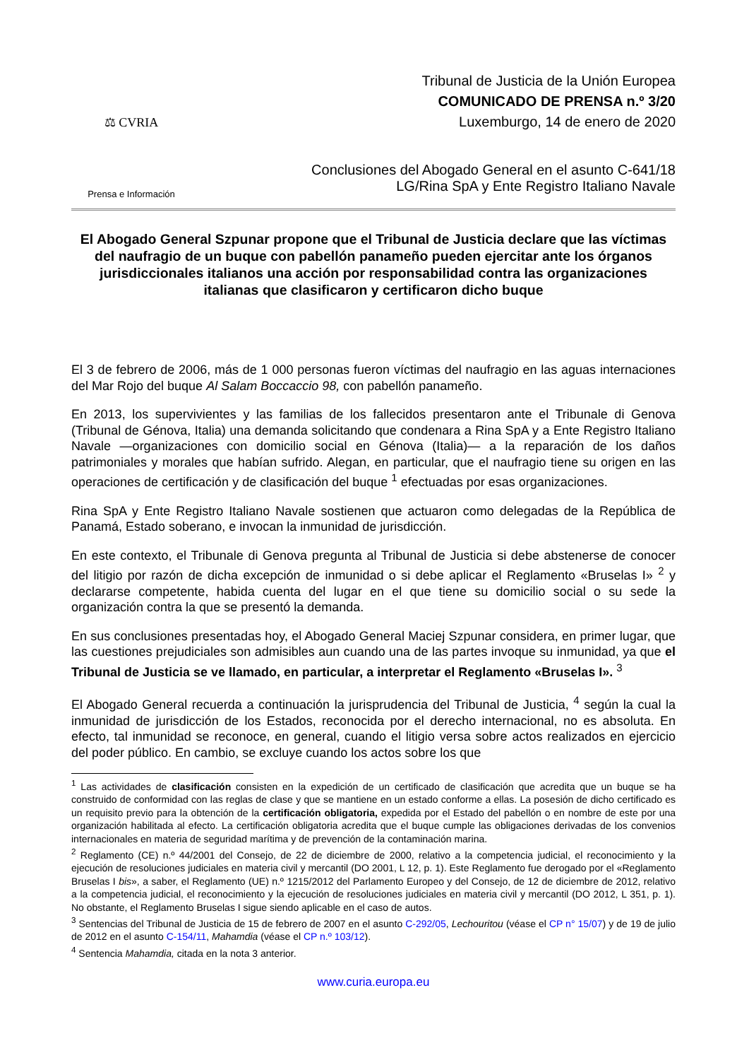⚖ CVRIA
Prensa e Información
Tribunal de Justicia de la Unión Europea
COMUNICADO DE PRENSA n.º 3/20
Luxemburgo, 14 de enero de 2020
Conclusiones del Abogado General en el asunto C-641/18
LG/Rina SpA y Ente Registro Italiano Navale
El Abogado General Szpunar propone que el Tribunal de Justicia declare que las víctimas del naufragio de un buque con pabellón panameño pueden ejercitar ante los órganos jurisdiccionales italianos una acción por responsabilidad contra las organizaciones italianas que clasificaron y certificaron dicho buque
El 3 de febrero de 2006, más de 1 000 personas fueron víctimas del naufragio en las aguas internaciones del Mar Rojo del buque Al Salam Boccaccio 98, con pabellón panameño.
En 2013, los supervivientes y las familias de los fallecidos presentaron ante el Tribunale di Genova (Tribunal de Génova, Italia) una demanda solicitando que condenara a Rina SpA y a Ente Registro Italiano Navale —organizaciones con domicilio social en Génova (Italia)— a la reparación de los daños patrimoniales y morales que habían sufrido. Alegan, en particular, que el naufragio tiene su origen en las operaciones de certificación y de clasificación del buque <sup>1</sup> efectuadas por esas organizaciones.
Rina SpA y Ente Registro Italiano Navale sostienen que actuaron como delegadas de la República de Panamá, Estado soberano, e invocan la inmunidad de jurisdicción.
En este contexto, el Tribunale di Genova pregunta al Tribunal de Justicia si debe abstenerse de conocer del litigio por razón de dicha excepción de inmunidad o si debe aplicar el Reglamento «Bruselas I» <sup>2</sup> y declararse competente, habida cuenta del lugar en el que tiene su domicilio social o su sede la organización contra la que se presentó la demanda.
En sus conclusiones presentadas hoy, el Abogado General Maciej Szpunar considera, en primer lugar, que las cuestiones prejudiciales son admisibles aun cuando una de las partes invoque su inmunidad, ya que el Tribunal de Justicia se ve llamado, en particular, a interpretar el Reglamento «Bruselas I». <sup>3</sup>
El Abogado General recuerda a continuación la jurisprudencia del Tribunal de Justicia, <sup>4</sup> según la cual la inmunidad de jurisdicción de los Estados, reconocida por el derecho internacional, no es absoluta. En efecto, tal inmunidad se reconoce, en general, cuando el litigio versa sobre actos realizados en ejercicio del poder público. En cambio, se excluye cuando los actos sobre los que
<sup>1</sup> Las actividades de clasificación consisten en la expedición de un certificado de clasificación que acredita que un buque se ha construido de conformidad con las reglas de clase y que se mantiene en un estado conforme a ellas. La posesión de dicho certificado es un requisito previo para la obtención de la certificación obligatoria, expedida por el Estado del pabellón o en nombre de este por una organización habilitada al efecto. La certificación obligatoria acredita que el buque cumple las obligaciones derivadas de los convenios internacionales en materia de seguridad marítima y de prevención de la contaminación marina.
<sup>2</sup> Reglamento (CE) n.º 44/2001 del Consejo, de 22 de diciembre de 2000, relativo a la competencia judicial, el reconocimiento y la ejecución de resoluciones judiciales en materia civil y mercantil (DO 2001, L 12, p. 1). Este Reglamento fue derogado por el «Reglamento Bruselas I bis», a saber, el Reglamento (UE) n.º 1215/2012 del Parlamento Europeo y del Consejo, de 12 de diciembre de 2012, relativo a la competencia judicial, el reconocimiento y la ejecución de resoluciones judiciales en materia civil y mercantil (DO 2012, L 351, p. 1). No obstante, el Reglamento Bruselas I sigue siendo aplicable en el caso de autos.
<sup>3</sup> Sentencias del Tribunal de Justicia de 15 de febrero de 2007 en el asunto C-292/05, Lechouritou (véase el CP n° 15/07) y de 19 de julio de 2012 en el asunto C-154/11, Mahamdia (véase el CP n.º 103/12).
<sup>4</sup> Sentencia Mahamdia, citada en la nota 3 anterior.
www.curia.europa.eu